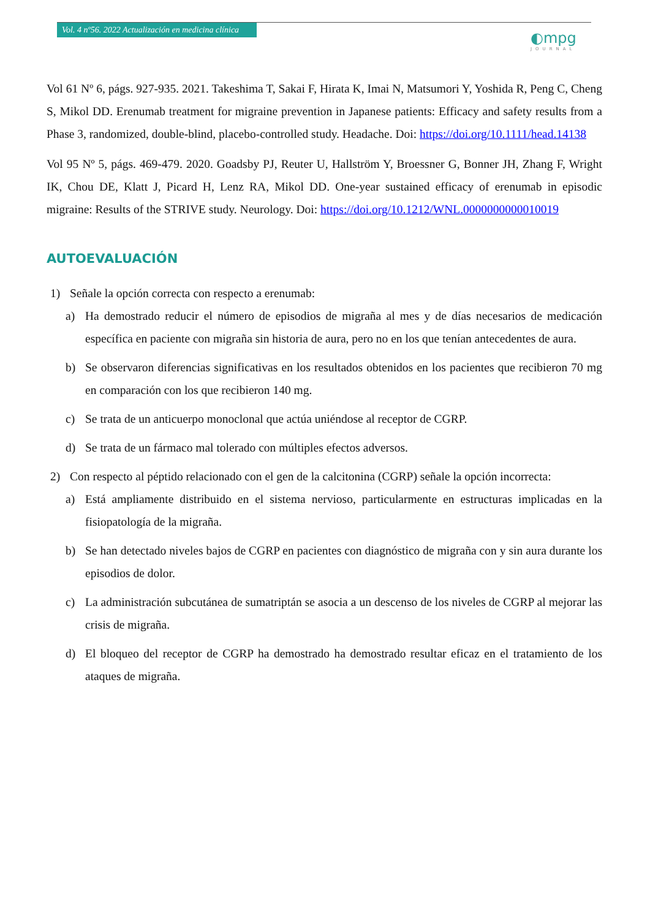Vol. 4 nº56. 2022 Actualización en medicina clínica
◐mpg
JOURNAL
Vol 61 Nº 6, págs. 927-935. 2021. Takeshima T, Sakai F, Hirata K, Imai N, Matsumori Y, Yoshida R, Peng C, Cheng S, Mikol DD. Erenumab treatment for migraine prevention in Japanese patients: Efficacy and safety results from a Phase 3, randomized, double-blind, placebo-controlled study. Headache. Doi: https://doi.org/10.1111/head.14138
Vol 95 Nº 5, págs. 469-479. 2020. Goadsby PJ, Reuter U, Hallström Y, Broessner G, Bonner JH, Zhang F, Wright IK, Chou DE, Klatt J, Picard H, Lenz RA, Mikol DD. One-year sustained efficacy of erenumab in episodic migraine: Results of the STRIVE study. Neurology. Doi: https://doi.org/10.1212/WNL.0000000000010019
AUTOEVALUACIÓN
1) Señale la opción correcta con respecto a erenumab:
a) Ha demostrado reducir el número de episodios de migraña al mes y de días necesarios de medicación específica en paciente con migraña sin historia de aura, pero no en los que tenían antecedentes de aura.
b) Se observaron diferencias significativas en los resultados obtenidos en los pacientes que recibieron 70 mg en comparación con los que recibieron 140 mg.
c) Se trata de un anticuerpo monoclonal que actúa uniéndose al receptor de CGRP.
d) Se trata de un fármaco mal tolerado con múltiples efectos adversos.
2) Con respecto al péptido relacionado con el gen de la calcitonina (CGRP) señale la opción incorrecta:
a) Está ampliamente distribuido en el sistema nervioso, particularmente en estructuras implicadas en la fisiopatología de la migraña.
b) Se han detectado niveles bajos de CGRP en pacientes con diagnóstico de migraña con y sin aura durante los episodios de dolor.
c) La administración subcutánea de sumatriptán se asocia a un descenso de los niveles de CGRP al mejorar las crisis de migraña.
d) El bloqueo del receptor de CGRP ha demostrado ha demostrado resultar eficaz en el tratamiento de los ataques de migraña.